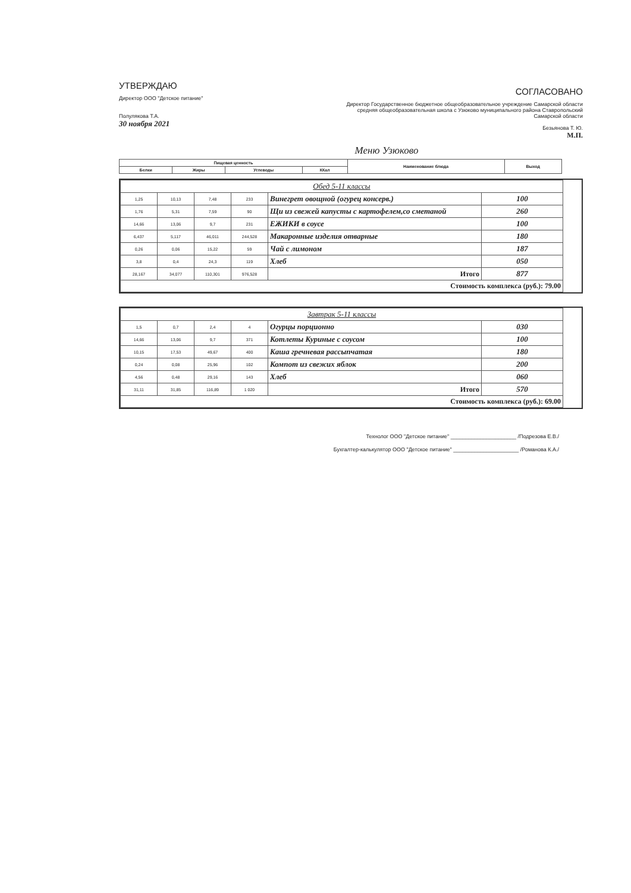УТВЕРЖДАЮ
Директор ООО "Детское питание"
Полулякова Т.А.
30 ноября 2021
СОГЛАСОВАНО
Директор Государственное бюджетное общеобразовательное учреждение Самарской области средняя общеобразовательная школа с Узюково муниципального района Ставропольский Самарской области
Безьянова Т. Ю.
М.П.
Меню Узюково
| Пищевая ценность | | | | Наименование блюда | Выход |
| --- | --- | --- | --- | --- | --- |
| Белки | Жиры | Углеводы | ККал | | |
| Обед 5-11 классы | | | | | |
| 1,25 | 10,13 | 7,48 | 233 | Винегрет овощной (огурец консерв.) | 100 |
| 1,76 | 5,31 | 7,59 | 90 | Щи из свежей капусты с картофелем,со сметаной | 260 |
| 14,66 | 13,06 | 9,7 | 231 | ЕЖИКИ в соусе | 100 |
| 6,437 | 5,117 | 46,011 | 244,528 | Макаронные изделия отварные | 180 |
| 0,26 | 0,06 | 15,22 | 59 | Чай с лимоном | 187 |
| 3,8 | 0,4 | 24,3 | 119 | Хлеб | 050 |
| 28,167 | 34,077 | 110,301 | 976,528 | Итого | 877 |
| Стоимость комплекса (руб.): 79.00 | | | | | |
| Завтрак 5-11 классы | | | | | |
| 1,5 | 0,7 | 2,4 | 4 | Огурцы порционно | 030 |
| 14,66 | 13,06 | 9,7 | 371 | Котлеты Куриные с соусом | 100 |
| 10,15 | 17,53 | 49,67 | 400 | Каша гречневая рассыпчатая | 180 |
| 0,24 | 0,08 | 25,96 | 102 | Компот из свежих яблок | 200 |
| 4,56 | 0,48 | 29,16 | 143 | Хлеб | 060 |
| 31,11 | 31,85 | 116,89 | 1 020 | Итого | 570 |
| Стоимость комплекса (руб.): 69.00 | | | | | |
Технолог ООО "Детское питание" ______________________ /Подрезова Е.В./
Бухгалтер-калькулятор ООО "Детское питание" ______________________ /Романова К.А./